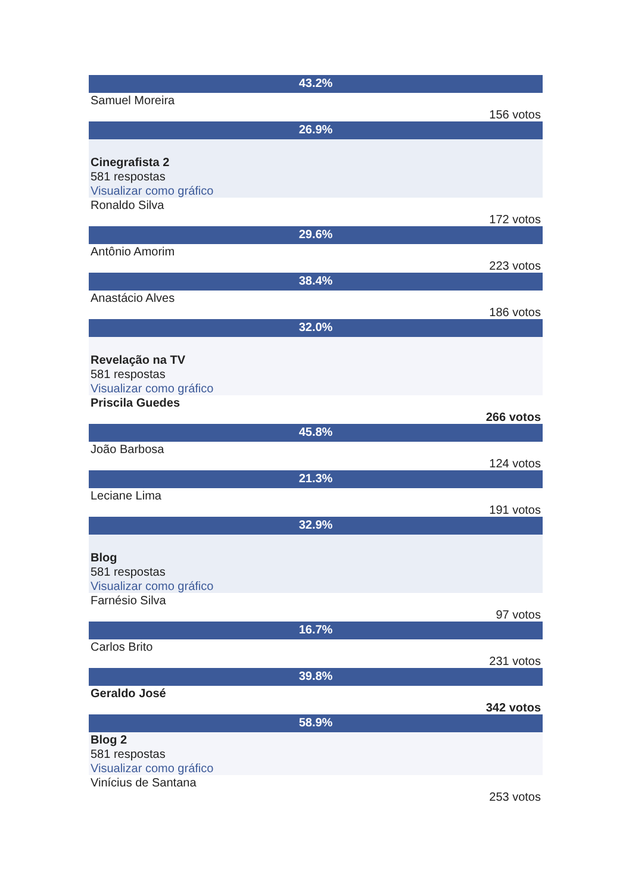43.2%
Samuel Moreira
156 votos
26.9%
Cinegrafista 2
581 respostas
Visualizar como gráfico
Ronaldo Silva
172 votos
29.6%
Antônio Amorim
223 votos
38.4%
Anastácio Alves
186 votos
32.0%
Revelação na TV
581 respostas
Visualizar como gráfico
Priscila Guedes
266 votos
45.8%
João Barbosa
124 votos
21.3%
Leciane Lima
191 votos
32.9%
Blog
581 respostas
Visualizar como gráfico
Farnésio Silva
97 votos
16.7%
Carlos Brito
231 votos
39.8%
Geraldo José
342 votos
58.9%
Blog 2
581 respostas
Visualizar como gráfico
Vinícius de Santana
253 votos